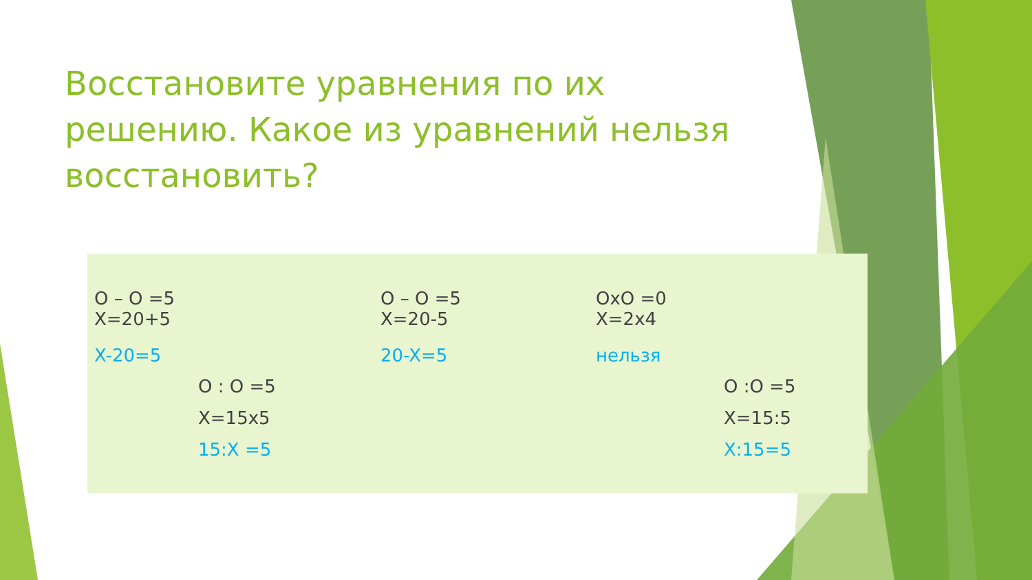Восстановите уравнения по их решению. Какое из уравнений нельзя восстановить?
O – O =5
X=20+5
X-20=5
O – O =5
X=20-5
20-X=5
OxO =0
X=2x4
нельзя
O : O =5
X=15x5
15:X =5
O :O =5
X=15:5
X:15=5